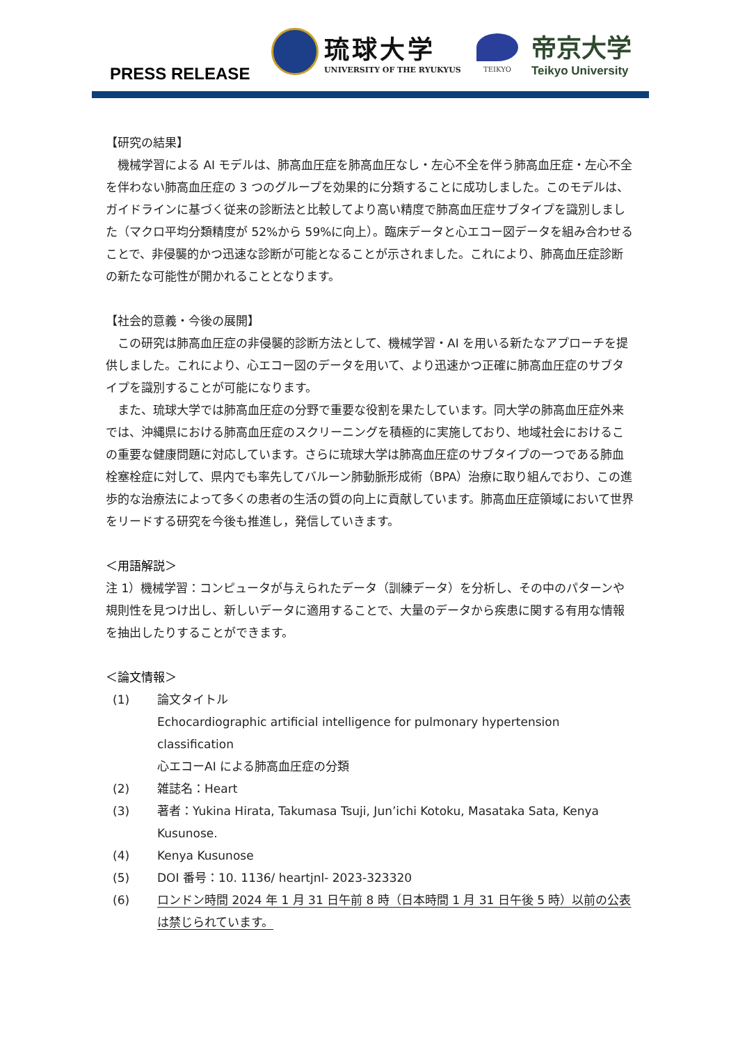PRESS RELEASE
琉球大学
UNIVERSITY OF THE RYUKYUS
TEIKYO
帝京大学
Teikyo University
【研究の結果】
機械学習による AI モデルは、肺高血圧症を肺高血圧なし・左心不全を伴う肺高血圧症・左心不全を伴わない肺高血圧症の 3 つのグループを効果的に分類することに成功しました。このモデルは、ガイドラインに基づく従来の診断法と比較してより高い精度で肺高血圧症サブタイプを識別しました（マクロ平均分類精度が 52%から 59%に向上）。臨床データと心エコー図データを組み合わせることで、非侵襲的かつ迅速な診断が可能となることが示されました。これにより、肺高血圧症診断の新たな可能性が開かれることとなります。
【社会的意義・今後の展開】
この研究は肺高血圧症の非侵襲的診断方法として、機械学習・AI を用いる新たなアプローチを提供しました。これにより、心エコー図のデータを用いて、より迅速かつ正確に肺高血圧症のサブタイプを識別することが可能になります。
また、琉球大学では肺高血圧症の分野で重要な役割を果たしています。同大学の肺高血圧症外来では、沖縄県における肺高血圧症のスクリーニングを積極的に実施しており、地域社会におけるこの重要な健康問題に対応しています。さらに琉球大学は肺高血圧症のサブタイプの一つである肺血栓塞栓症に対して、県内でも率先してバルーン肺動脈形成術（BPA）治療に取り組んでおり、この進歩的な治療法によって多くの患者の生活の質の向上に貢献しています。肺高血圧症領域において世界をリードする研究を今後も推進し，発信していきます。
＜用語解説＞
注 1）機械学習：コンピュータが与えられたデータ（訓練データ）を分析し、その中のパターンや規則性を見つけ出し、新しいデータに適用することで、大量のデータから疾患に関する有用な情報を抽出したりすることができます。
＜論文情報＞
(1) 論文タイトル
Echocardiographic artificial intelligence for pulmonary hypertension classification
心エコーAI による肺高血圧症の分類
(2) 雑誌名：Heart
(3) 著者：Yukina Hirata, Takumasa Tsuji, Jun’ichi Kotoku, Masataka Sata, Kenya Kusunose.
(4) Kenya Kusunose
(5) DOI 番号：10. 1136/ heartjnl- 2023-323320
(6) ロンドン時間 2024 年 1 月 31 日午前 8 時（日本時間 1 月 31 日午後 5 時）以前の公表は禁じられています。